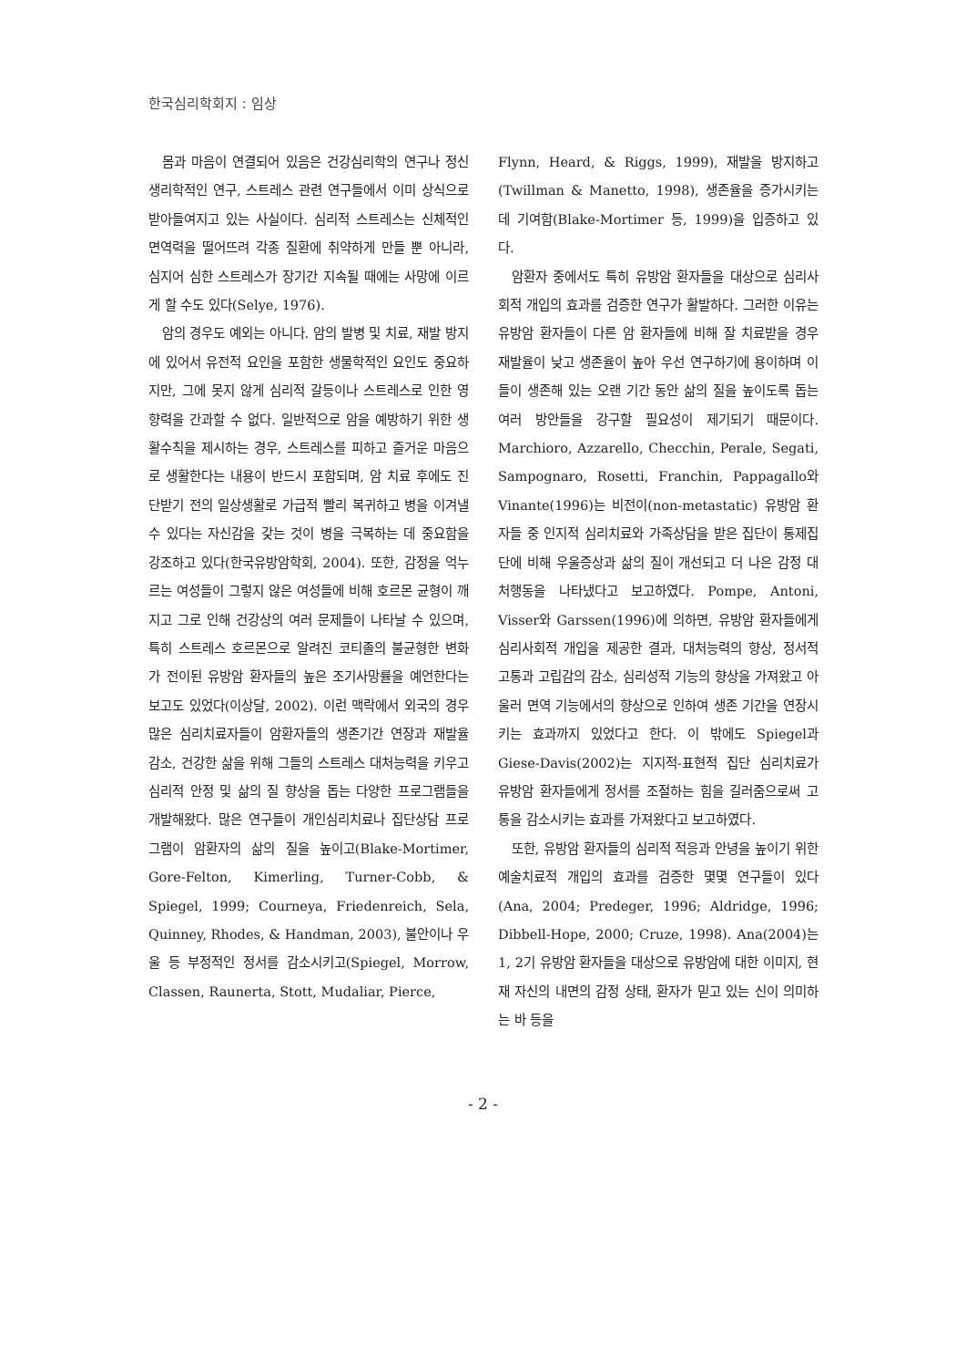한국심리학회지 : 임상
몸과 마음이 연결되어 있음은 건강심리학의 연구나 정신생리학적인 연구, 스트레스 관련 연구들에서 이미 상식으로 받아들여지고 있는 사실이다. 심리적 스트레스는 신체적인 면역력을 떨어뜨려 각종 질환에 취약하게 만들 뿐 아니라, 심지어 심한 스트레스가 장기간 지속될 때에는 사망에 이르게 할 수도 있다(Selye, 1976).
암의 경우도 예외는 아니다. 암의 발병 및 치료, 재발 방지에 있어서 유전적 요인을 포함한 생물학적인 요인도 중요하지만, 그에 못지 않게 심리적 갈등이나 스트레스로 인한 영향력을 간과할 수 없다. 일반적으로 암을 예방하기 위한 생활수칙을 제시하는 경우, 스트레스를 피하고 즐거운 마음으로 생활한다는 내용이 반드시 포함되며, 암 치료 후에도 진단받기 전의 일상생활로 가급적 빨리 복귀하고 병을 이겨낼 수 있다는 자신감을 갖는 것이 병을 극복하는 데 중요함을 강조하고 있다(한국유방암학회, 2004). 또한, 감정을 억누르는 여성들이 그렇지 않은 여성들에 비해 호르몬 균형이 깨지고 그로 인해 건강상의 여러 문제들이 나타날 수 있으며, 특히 스트레스 호르몬으로 알려진 코티졸의 불균형한 변화가 전이된 유방암 환자들의 높은 조기사망률을 예언한다는 보고도 있었다(이상달, 2002). 이런 맥락에서 외국의 경우 많은 심리치료자들이 암환자들의 생존기간 연장과 재발율 감소, 건강한 삶을 위해 그들의 스트레스 대처능력을 키우고 심리적 안정 및 삶의 질 향상을 돕는 다양한 프로그램들을 개발해왔다. 많은 연구들이 개인심리치료나 집단상담 프로그램이 암환자의 삶의 질을 높이고(Blake-Mortimer, Gore-Felton, Kimerling, Turner-Cobb, & Spiegel, 1999; Courneya, Friedenreich, Sela, Quinney, Rhodes, & Handman, 2003), 불안이나 우울 등 부정적인 정서를 감소시키고(Spiegel, Morrow, Classen, Raunerta, Stott, Mudaliar, Pierce,
Flynn, Heard, & Riggs, 1999), 재발을 방지하고(Twillman & Manetto, 1998), 생존율을 증가시키는데 기여함(Blake-Mortimer 등, 1999)을 입증하고 있다.
암환자 중에서도 특히 유방암 환자들을 대상으로 심리사회적 개입의 효과를 검증한 연구가 활발하다. 그러한 이유는 유방암 환자들이 다른 암 환자들에 비해 잘 치료받을 경우 재발율이 낮고 생존율이 높아 우선 연구하기에 용이하며 이들이 생존해 있는 오랜 기간 동안 삶의 질을 높이도록 돕는 여러 방안들을 강구할 필요성이 제기되기 때문이다. Marchioro, Azzarello, Checchin, Perale, Segati, Sampognaro, Rosetti, Franchin, Pappagallo와 Vinante(1996)는 비전이(non-metastatic) 유방암 환자들 중 인지적 심리치료와 가족상담을 받은 집단이 통제집단에 비해 우울증상과 삶의 질이 개선되고 더 나은 감정 대처행동을 나타냈다고 보고하였다. Pompe, Antoni, Visser와 Garssen(1996)에 의하면, 유방암 환자들에게 심리사회적 개입을 제공한 결과, 대처능력의 향상, 정서적 고통과 고립감의 감소, 심리성적 기능의 향상을 가져왔고 아울러 면역 기능에서의 향상으로 인하여 생존 기간을 연장시키는 효과까지 있었다고 한다. 이 밖에도 Spiegel과 Giese-Davis(2002)는 지지적-표현적 집단 심리치료가 유방암 환자들에게 정서를 조절하는 힘을 길러줌으로써 고통을 감소시키는 효과를 가져왔다고 보고하였다.
또한, 유방암 환자들의 심리적 적응과 안녕을 높이기 위한 예술치료적 개입의 효과를 검증한 몇몇 연구들이 있다(Ana, 2004; Predeger, 1996; Aldridge, 1996; Dibbell-Hope, 2000; Cruze, 1998). Ana(2004)는 1, 2기 유방암 환자들을 대상으로 유방암에 대한 이미지, 현재 자신의 내면의 감정 상태, 환자가 믿고 있는 신이 의미하는 바 등을
- 2 -